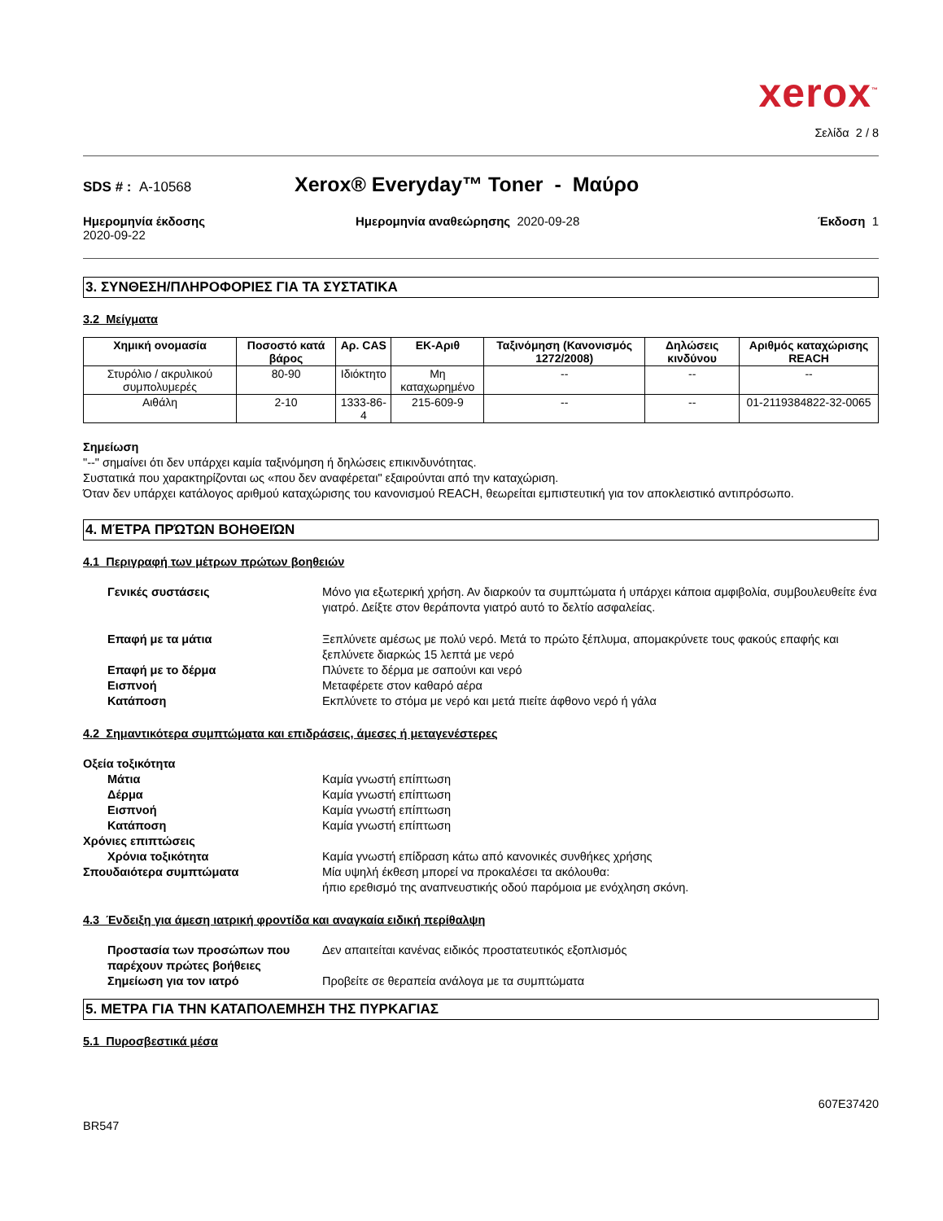xerox<sup>™</sup>
Σελίδα 2 / 8
SDS # : A-10568 Xerox® Everyday™ Toner - Μαύρο
Ημερομηνία έκδοσης
2020-09-22
Ημερομηνία αναθεώρησης 2020-09-28
Έκδοση 1
3. ΣΥΝΘΕΣΗ/ΠΛΗΡΟΦΟΡΙΕΣ ΓΙΑ ΤΑ ΣΥΣΤΑΤΙΚΑ
3.2 Μείγματα
| Χημική ονομασία | Ποσοστό κατά βάρος | Αρ. CAS | ΕΚ-Αριθ | Ταξινόμηση (Κανονισμός 1272/2008) | Δηλώσεις κινδύνου | Αριθμός καταχώρισης REACH |
| --- | --- | --- | --- | --- | --- | --- |
| Στυρόλιο / ακρυλικού συμπολυμερές | 80-90 | Ιδιόκτητο | Μη καταχωρημένο | -- | -- | -- |
| Αιθάλη | 2-10 | 1333-86-4 | 215-609-9 | -- | -- | 01-2119384822-32-0065 |
Σημείωση
"--" σημαίνει ότι δεν υπάρχει καμία ταξινόμηση ή δηλώσεις επικινδυνότητας.
Συστατικά που χαρακτηρίζονται ως «που δεν αναφέρεται" εξαιρούνται από την καταχώριση.
Όταν δεν υπάρχει κατάλογος αριθμού καταχώρισης του κανονισμού REACH, θεωρείται εμπιστευτική για τον αποκλειστικό αντιπρόσωπο.
4. ΜΈΤΡΑ ΠΡΏΤΩΝ ΒΟΗΘΕΙΏΝ
4.1 Περιγραφή των μέτρων πρώτων βοηθειών
Γενικές συστάσεις Μόνο για εξωτερική χρήση. Αν διαρκούν τα συμπτώματα ή υπάρχει κάποια αμφιβολία, συμβουλευθείτε ένα γιατρό. Δείξτε στον θεράποντα γιατρό αυτό το δελτίο ασφαλείας.
Επαφή με τα μάτια Ξεπλύνετε αμέσως με πολύ νερό. Μετά το πρώτο ξέπλυμα, απομακρύνετε τους φακούς επαφής και ξεπλύνετε διαρκώς 15 λεπτά με νερό
Επαφή με το δέρμα Πλύνετε το δέρμα με σαπούνι και νερό
Εισπνοή Μεταφέρετε στον καθαρό αέρα
Κατάποση Εκπλύνετε το στόμα με νερό και μετά πιείτε άφθονο νερό ή γάλα
4.2 Σημαντικότερα συμπτώματα και επιδράσεις, άμεσες ή μεταγενέστερες
Οξεία τοξικότητα
Μάτια Καμία γνωστή επίπτωση
Δέρμα Καμία γνωστή επίπτωση
Εισπνοή Καμία γνωστή επίπτωση
Κατάποση Καμία γνωστή επίπτωση
Χρόνιες επιπτώσεις
Χρόνια τοξικότητα Καμία γνωστή επίδραση κάτω από κανονικές συνθήκες χρήσης
Σπουδαιότερα συμπτώματα Μία υψηλή έκθεση μπορεί να προκαλέσει τα ακόλουθα:
ήπιο ερεθισμό της αναπνευστικής οδού παρόμοια με ενόχληση σκόνη.
4.3 Ένδειξη για άμεση ιατρική φροντίδα και αναγκαία ειδική περίθαλψη
Προστασία των προσώπων που παρέχουν πρώτες βοήθειες
Δεν απαιτείται κανένας ειδικός προστατευτικός εξοπλισμός
Σημείωση για τον ιατρό Προβείτε σε θεραπεία ανάλογα με τα συμπτώματα
5. ΜΕΤΡΑ ΓΙΑ ΤΗΝ ΚΑΤΑΠΟΛΕΜΗΣΗ ΤΗΣ ΠΥΡΚΑΓΙΑΣ
5.1 Πυροσβεστικά μέσα
607E37420
BR547